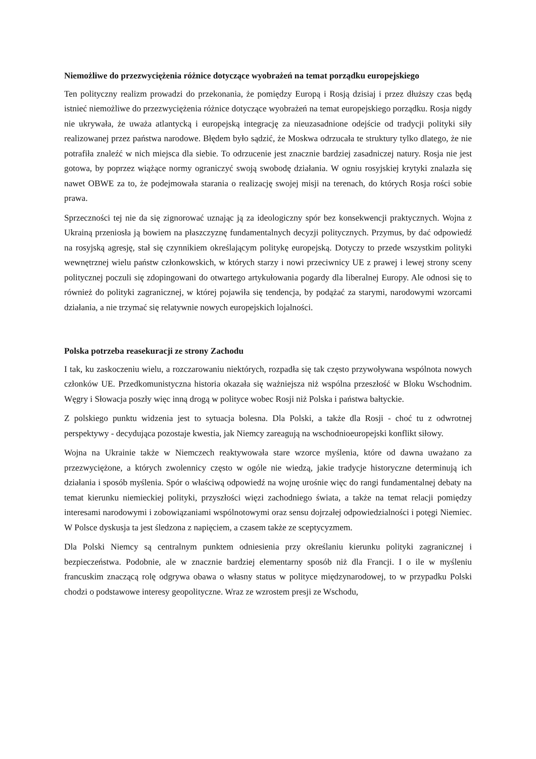Niemożliwe do przezwyciężenia różnice dotyczące wyobrażeń na temat porządku europejskiego
Ten polityczny realizm prowadzi do przekonania, że pomiędzy Europą i Rosją dzisiaj i przez dłuższy czas będą istnieć niemożliwe do przezwyciężenia różnice dotyczące wyobrażeń na temat europejskiego porządku. Rosja nigdy nie ukrywała, że uważa atlantycką i europejską integrację za nieuzasadnione odejście od tradycji polityki siły realizowanej przez państwa narodowe. Błędem było sądzić, że Moskwa odrzucała te struktury tylko dlatego, że nie potrafiła znaleźć w nich miejsca dla siebie. To odrzucenie jest znacznie bardziej zasadniczej natury. Rosja nie jest gotowa, by poprzez wiążące normy ograniczyć swoją swobodę działania. W ogniu rosyjskiej krytyki znalazła się nawet OBWE za to, że podejmowała starania o realizację swojej misji na terenach, do których Rosja rości sobie prawa.
Sprzeczności tej nie da się zignorować uznając ją za ideologiczny spór bez konsekwencji praktycznych. Wojna z Ukrainą przeniosła ją bowiem na płaszczyznę fundamentalnych decyzji politycznych. Przymus, by dać odpowiedź na rosyjską agresję, stał się czynnikiem określającym politykę europejską. Dotyczy to przede wszystkim polityki wewnętrznej wielu państw członkowskich, w których starzy i nowi przeciwnicy UE z prawej i lewej strony sceny politycznej poczuli się zdopingowani do otwartego artykułowania pogardy dla liberalnej Europy. Ale odnosi się to również do polityki zagranicznej, w której pojawiła się tendencja, by podążać za starymi, narodowymi wzorcami działania, a nie trzymać się relatywnie nowych europejskich lojalności.
Polska potrzeba reasekuracji ze strony Zachodu
I tak, ku zaskoczeniu wielu, a rozczarowaniu niektórych, rozpadła się tak często przywoływana wspólnota nowych członków UE. Przedkomunistyczna historia okazała się ważniejsza niż wspólna przeszłość w Bloku Wschodnim. Węgry i Słowacja poszły więc inną drogą w polityce wobec Rosji niż Polska i państwa bałtyckie.
Z polskiego punktu widzenia jest to sytuacja bolesna. Dla Polski, a także dla Rosji - choć tu z odwrotnej perspektywy - decydująca pozostaje kwestia, jak Niemcy zareagują na wschodnioeuropejski konflikt siłowy.
Wojna na Ukrainie także w Niemczech reaktywowała stare wzorce myślenia, które od dawna uważano za przezwyciężone, a których zwolennicy często w ogóle nie wiedzą, jakie tradycje historyczne determinują ich działania i sposób myślenia. Spór o właściwą odpowiedź na wojnę urośnie więc do rangi fundamentalnej debaty na temat kierunku niemieckiej polityki, przyszłości więzi zachodniego świata, a także na temat relacji pomiędzy interesami narodowymi i zobowiązaniami wspólnotowymi oraz sensu dojrzałej odpowiedzialności i potęgi Niemiec. W Polsce dyskusja ta jest śledzona z napięciem, a czasem także ze sceptycyzmem.
Dla Polski Niemcy są centralnym punktem odniesienia przy określaniu kierunku polityki zagranicznej i bezpieczeństwa. Podobnie, ale w znacznie bardziej elementarny sposób niż dla Francji. I o ile w myśleniu francuskim znaczącą rolę odgrywa obawa o własny status w polityce międzynarodowej, to w przypadku Polski chodzi o podstawowe interesy geopolityczne. Wraz ze wzrostem presji ze Wschodu,